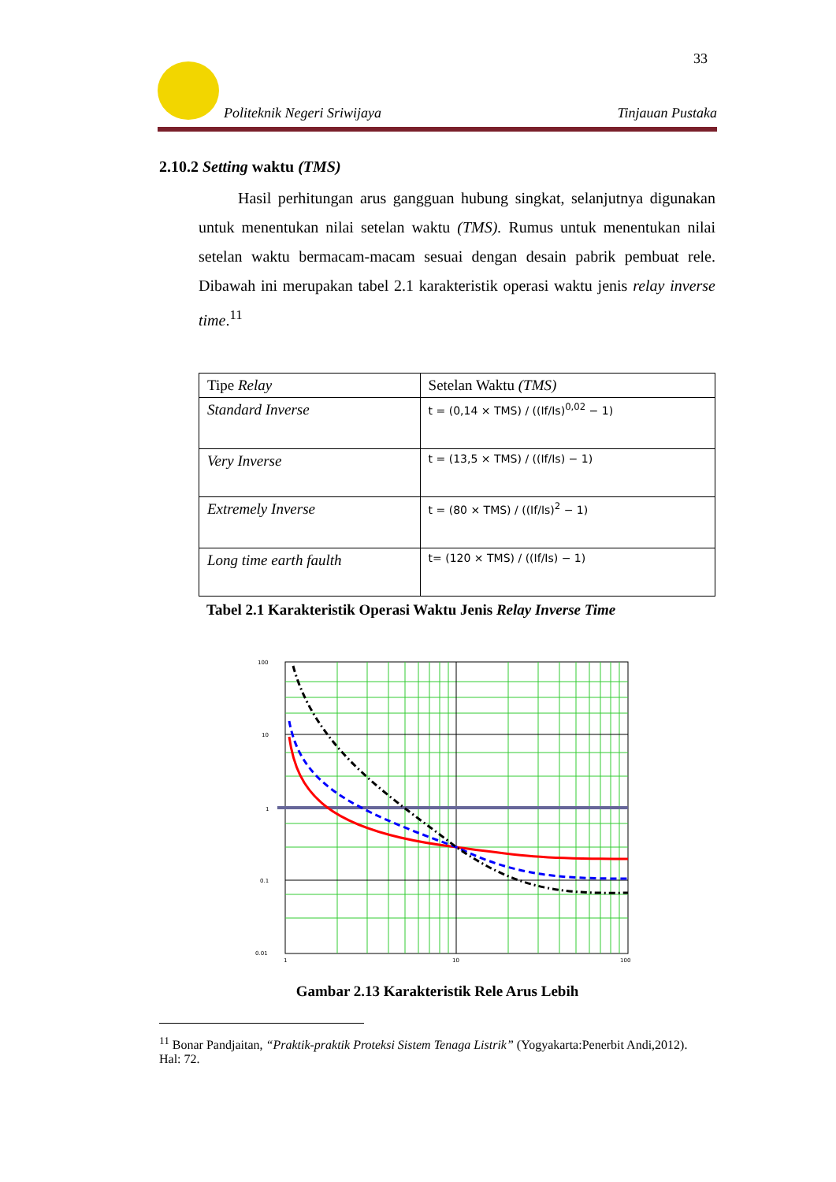33
Politeknik Negeri Sriwijaya Tinjauan Pustaka
2.10.2 Setting waktu (TMS)
Hasil perhitungan arus gangguan hubung singkat, selanjutnya digunakan untuk menentukan nilai setelan waktu (TMS). Rumus untuk menentukan nilai setelan waktu bermacam-macam sesuai dengan desain pabrik pembuat rele. Dibawah ini merupakan tabel 2.1 karakteristik operasi waktu jenis relay inverse time.<sup>11</sup>
| Tipe Relay | Setelan Waktu (TMS) |
| --- | --- |
| Standard Inverse | t = (0,14 × TMS) / ((If/Is)<sup>0,02</sup> − 1) |
| Very Inverse | t = (13,5 × TMS) / ((If/Is) − 1) |
| Extremely Inverse | t = (80 × TMS) / ((If/Is)<sup>2</sup> − 1) |
| Long time earth faulth | t= (120 × TMS) / ((If/Is) − 1) |
Tabel 2.1 Karakteristik Operasi Waktu Jenis Relay Inverse Time
100
10
1
0.1
0.01
1
10
100
Gambar 2.13 Karakteristik Rele Arus Lebih
<sup>11</sup> Bonar Pandjaitan, “Praktik-praktik Proteksi Sistem Tenaga Listrik” (Yogyakarta:Penerbit Andi,2012). Hal: 72.